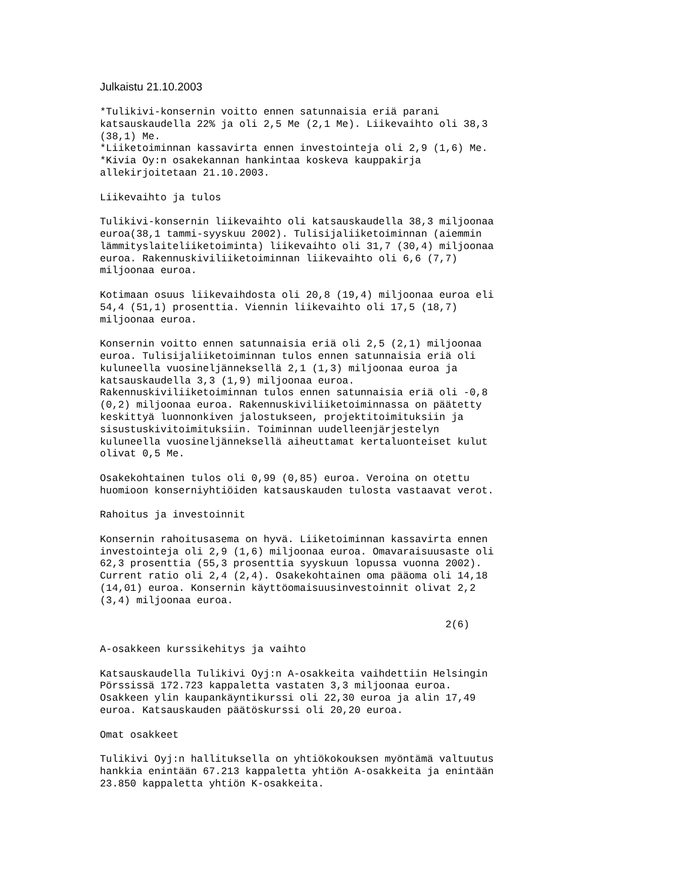Julkaistu 21.10.2003
*Tulikivi-konsernin voitto ennen satunnaisia eriä parani
katsauskaudella 22% ja oli 2,5 Me (2,1 Me). Liikevaihto oli 38,3
(38,1) Me.
*Liiketoiminnan kassavirta ennen investointeja oli 2,9 (1,6) Me.
*Kivia Oy:n osakekannan hankintaa koskeva kauppakirja
allekirjoitetaan 21.10.2003.

Liikevaihto ja tulos

Tulikivi-konsernin liikevaihto oli katsauskaudella 38,3 miljoonaa
euroa(38,1 tammi-syyskuu 2002). Tulisijaliiketoiminnan (aiemmin
lämmityslaiteliiketoiminta) liikevaihto oli 31,7 (30,4) miljoonaa
euroa. Rakennuskiviliiketoiminnan liikevaihto oli 6,6 (7,7)
miljoonaa euroa.

Kotimaan osuus liikevaihdosta oli 20,8 (19,4) miljoonaa euroa eli
54,4 (51,1) prosenttia. Viennin liikevaihto oli 17,5 (18,7)
miljoonaa euroa.

Konsernin voitto ennen satunnaisia eriä oli 2,5 (2,1) miljoonaa
euroa. Tulisijaliiketoiminnan tulos ennen satunnaisia eriä oli
kuluneella vuosineljänneksellä 2,1 (1,3) miljoonaa euroa ja
katsauskaudella 3,3 (1,9) miljoonaa euroa.
Rakennuskiviliiketoiminnan tulos ennen satunnaisia eriä oli -0,8
(0,2) miljoonaa euroa. Rakennuskiviliiketoiminnassa on päätetty
keskittyä luonnonkiven jalostukseen, projektitoimituksiin ja
sisustuskivitoimituksiin. Toiminnan uudelleenjärjestelyn
kuluneella vuosineljänneksellä aiheuttamat kertaluonteiset kulut
olivat 0,5 Me.

Osakekohtainen tulos oli 0,99 (0,85) euroa. Veroina on otettu
huomioon konserniyhtiöiden katsauskauden tulosta vastaavat verot.

Rahoitus ja investoinnit

Konsernin rahoitusasema on hyvä. Liiketoiminnan kassavirta ennen
investointeja oli 2,9 (1,6) miljoonaa euroa. Omavaraisuusaste oli
62,3 prosenttia (55,3 prosenttia syyskuun lopussa vuonna 2002).
Current ratio oli 2,4 (2,4). Osakekohtainen oma pääoma oli 14,18
(14,01) euroa. Konsernin käyttöomaisuusinvestoinnit olivat 2,2
(3,4) miljoonaa euroa.

                                                         2(6)

A-osakkeen kurssikehitys ja vaihto

Katsauskaudella Tulikivi Oyj:n A-osakkeita vaihdettiin Helsingin
Pörssissä 172.723 kappaletta vastaten 3,3 miljoonaa euroa.
Osakkeen ylin kaupankäyntikurssi oli 22,30 euroa ja alin 17,49
euroa. Katsauskauden päätöskurssi oli 20,20 euroa.

Omat osakkeet

Tulikivi Oyj:n hallituksella on yhtiökokouksen myöntämä valtuutus
hankkia enintään 67.213 kappaletta yhtiön A-osakkeita ja enintään
23.850 kappaletta yhtiön K-osakkeita.